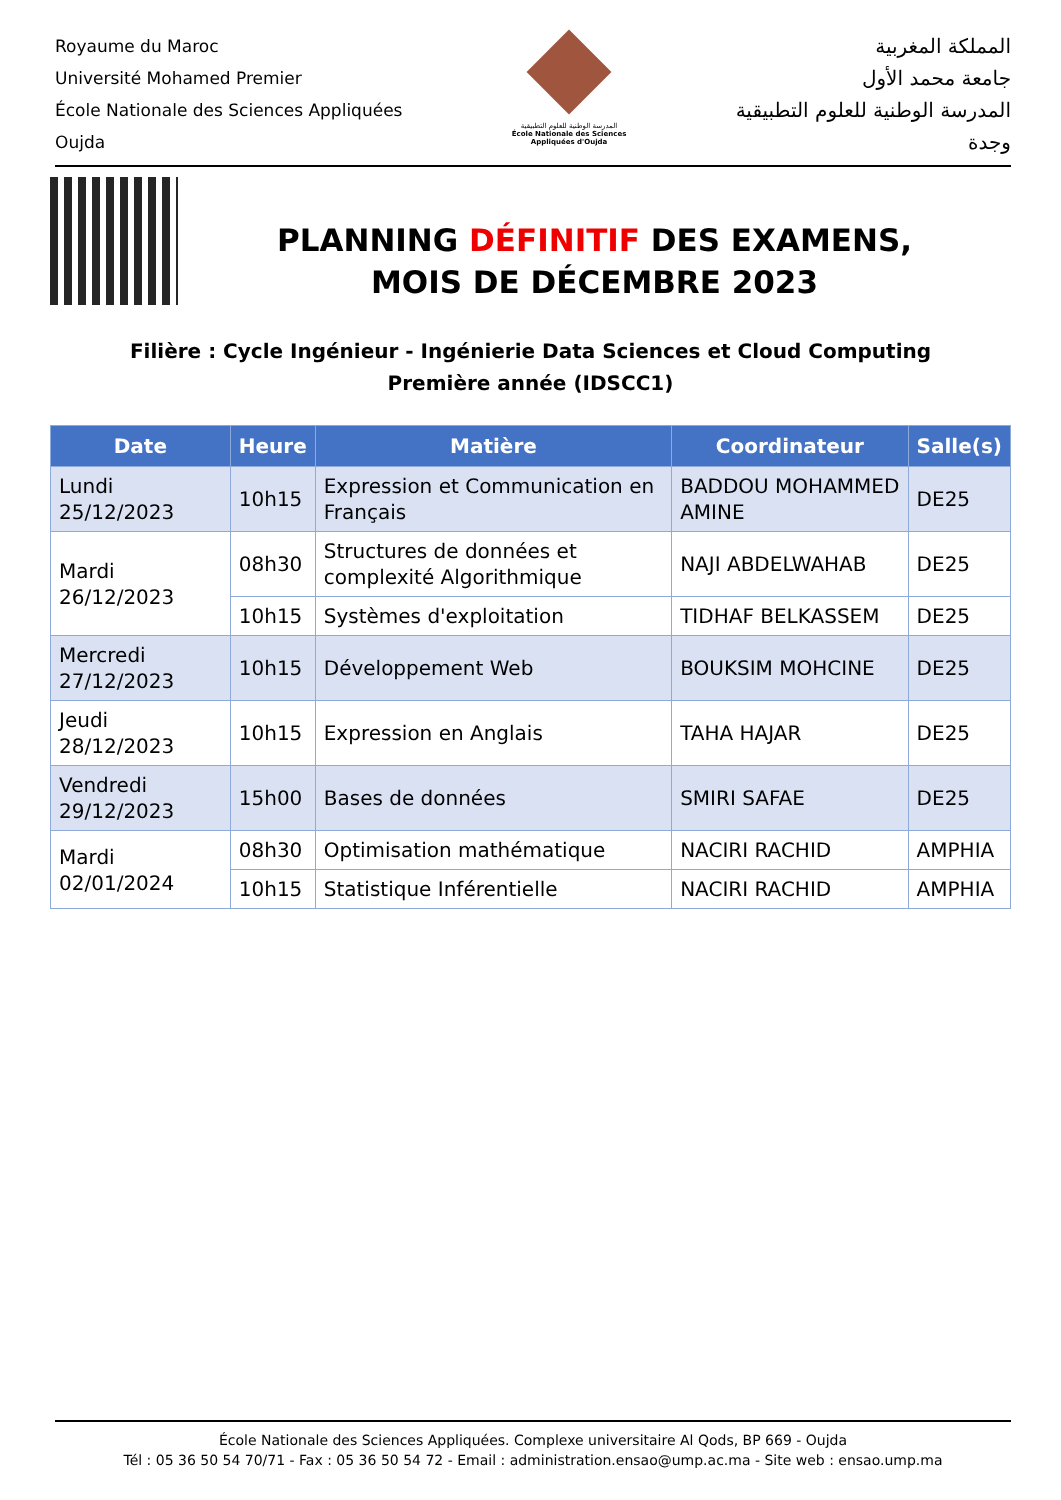Royaume du Maroc
Université Mohamed Premier
École Nationale des Sciences Appliquées
Oujda
المدرسة الوطنية للعلوم التطبيقية
École Nationale des Sciences Appliquées d'Oujda
المملكة المغربية
جامعة محمد الأول
المدرسة الوطنية للعلوم التطبيقية
وجدة
PLANNING DÉFINITIF DES EXAMENS,
MOIS DE DÉCEMBRE 2023
Filière : Cycle Ingénieur - Ingénierie Data Sciences et Cloud Computing
Première année (IDSCC1)
| Date | Heure | Matière | Coordinateur | Salle(s) |
| --- | --- | --- | --- | --- |
| Lundi 25/12/2023 | 10h15 | Expression et Communication en Français | BADDOU MOHAMMED AMINE | DE25 |
| Mardi 26/12/2023 | 08h30 | Structures de données et complexité Algorithmique | NAJI ABDELWAHAB | DE25 |
| | 10h15 | Systèmes d'exploitation | TIDHAF BELKASSEM | DE25 |
| Mercredi 27/12/2023 | 10h15 | Développement Web | BOUKSIM MOHCINE | DE25 |
| Jeudi 28/12/2023 | 10h15 | Expression en Anglais | TAHA HAJAR | DE25 |
| Vendredi 29/12/2023 | 15h00 | Bases de données | SMIRI SAFAE | DE25 |
| Mardi 02/01/2024 | 08h30 | Optimisation mathématique | NACIRI RACHID | AMPHIA |
| | 10h15 | Statistique Inférentielle | NACIRI RACHID | AMPHIA |
École Nationale des Sciences Appliquées. Complexe universitaire Al Qods, BP 669 - Oujda
Tél : 05 36 50 54 70/71 - Fax : 05 36 50 54 72 - Email : administration.ensao@ump.ac.ma - Site web : ensao.ump.ma